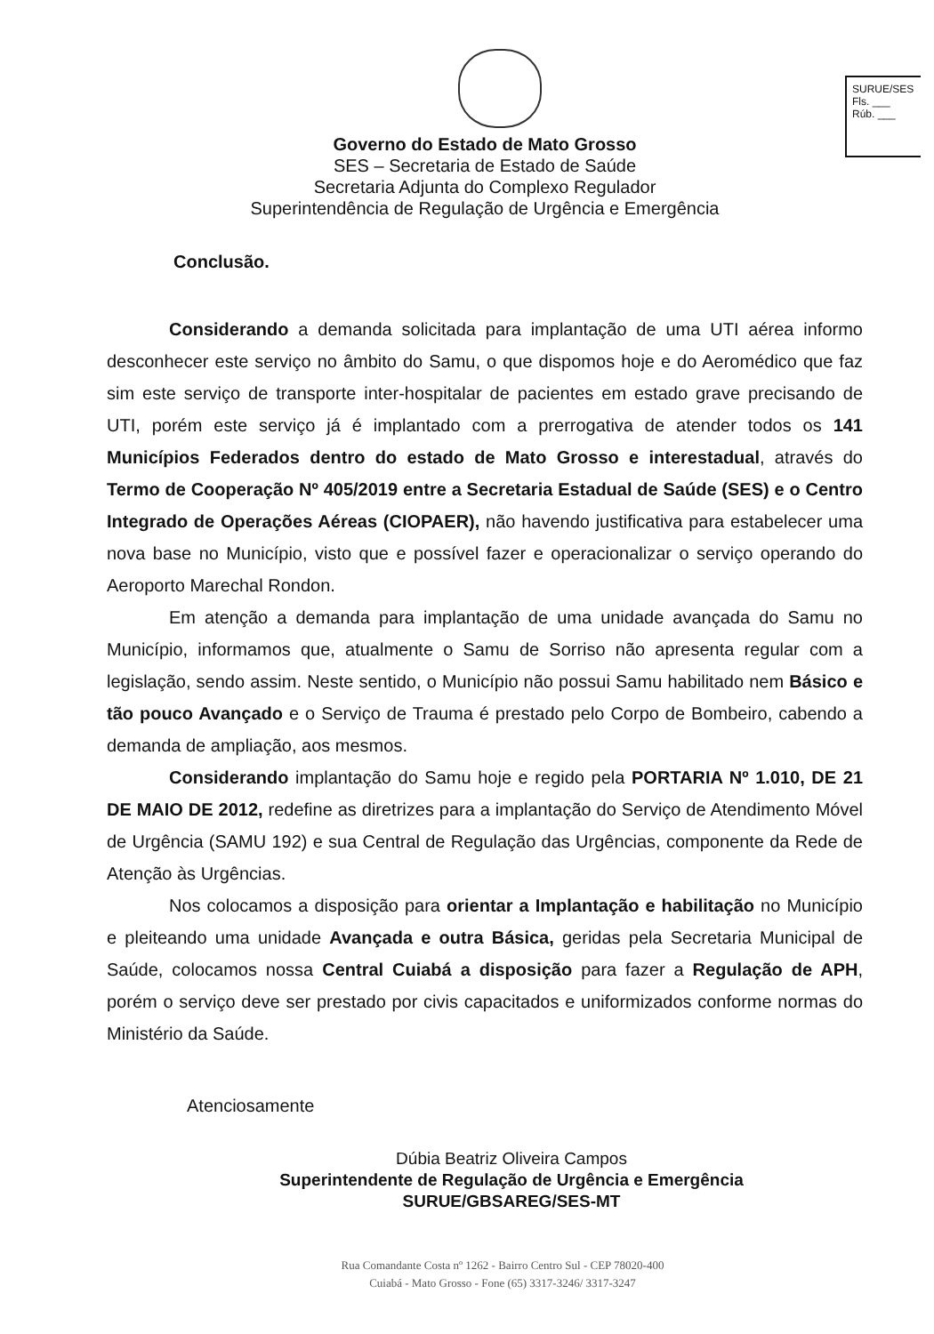SURUE/SES
Fls. ___
Rúb. ___
Governo do Estado de Mato Grosso
SES – Secretaria de Estado de Saúde
Secretaria Adjunta do Complexo Regulador
Superintendência de Regulação de Urgência e Emergência
Conclusão.
Considerando a demanda solicitada para implantação de uma UTI aérea informo desconhecer este serviço no âmbito do Samu, o que dispomos hoje e do Aeromédico que faz sim este serviço de transporte inter-hospitalar de pacientes em estado grave precisando de UTI, porém este serviço já é implantado com a prerrogativa de atender todos os 141 Municípios Federados dentro do estado de Mato Grosso e interestadual, através do Termo de Cooperação Nº 405/2019 entre a Secretaria Estadual de Saúde (SES) e o Centro Integrado de Operações Aéreas (CIOPAER), não havendo justificativa para estabelecer uma nova base no Município, visto que e possível fazer e operacionalizar o serviço operando do Aeroporto Marechal Rondon.
Em atenção a demanda para implantação de uma unidade avançada do Samu no Município, informamos que, atualmente o Samu de Sorriso não apresenta regular com a legislação, sendo assim. Neste sentido, o Município não possui Samu habilitado nem Básico e tão pouco Avançado e o Serviço de Trauma é prestado pelo Corpo de Bombeiro, cabendo a demanda de ampliação, aos mesmos.
Considerando implantação do Samu hoje e regido pela PORTARIA Nº 1.010, DE 21 DE MAIO DE 2012, redefine as diretrizes para a implantação do Serviço de Atendimento Móvel de Urgência (SAMU 192) e sua Central de Regulação das Urgências, componente da Rede de Atenção às Urgências.
Nos colocamos a disposição para orientar a Implantação e habilitação no Município e pleiteando uma unidade Avançada e outra Básica, geridas pela Secretaria Municipal de Saúde, colocamos nossa Central Cuiabá a disposição para fazer a Regulação de APH, porém o serviço deve ser prestado por civis capacitados e uniformizados conforme normas do Ministério da Saúde.
Atenciosamente
Dúbia Beatriz Oliveira Campos
Superintendente de Regulação de Urgência e Emergência
SURUE/GBSAREG/SES-MT
Rua Comandante Costa nº 1262 - Bairro Centro Sul - CEP 78020-400
Cuiabá - Mato Grosso - Fone (65) 3317-3246/ 3317-3247